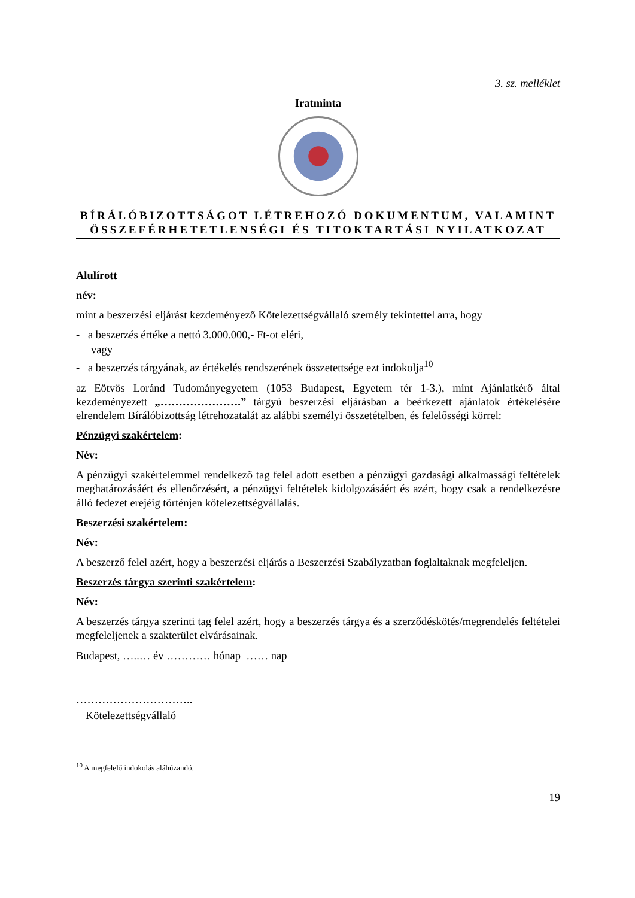3. sz. melléklet
Iratminta
BÍRÁLÓBIZOTTSÁGOT LÉTREHOZÓ DOKUMENTUM, VALAMINT ÖSSZEFÉRHETETLENSÉGI ÉS TITOKTARTÁSI NYILATKOZAT
Alulírott
név:
mint a beszerzési eljárást kezdeményező Kötelezettségvállaló személy tekintettel arra, hogy
- a beszerzés értéke a nettó 3.000.000,- Ft-ot eléri,
vagy
- a beszerzés tárgyának, az értékelés rendszerének összetettsége ezt indokolja<sup>10</sup>
az Eötvös Loránd Tudományegyetem (1053 Budapest, Egyetem tér 1-3.), mint Ajánlatkérő által kezdeményezett „………………….” tárgyú beszerzési eljárásban a beérkezett ajánlatok értékelésére elrendelem Bírálóbizottság létrehozatalát az alábbi személyi összetételben, és felelősségi körrel:
Pénzügyi szakértelem:
Név:
A pénzügyi szakértelemmel rendelkező tag felel adott esetben a pénzügyi gazdasági alkalmassági feltételek meghatározásáért és ellenőrzésért, a pénzügyi feltételek kidolgozásáért és azért, hogy csak a rendelkezésre álló fedezet erejéig történjen kötelezettségvállalás.
Beszerzési szakértelem:
Név:
A beszerző felel azért, hogy a beszerzési eljárás a Beszerzési Szabályzatban foglaltaknak megfeleljen.
Beszerzés tárgya szerinti szakértelem:
Név:
A beszerzés tárgya szerinti tag felel azért, hogy a beszerzés tárgya és a szerződéskötés/megrendelés feltételei megfeleljenek a szakterület elvárásainak.
Budapest, …..… év ………… hónap …… nap
…………………………..
Kötelezettségvállaló
<sup>10</sup> A megfelelő indokolás aláhúzandó.
19